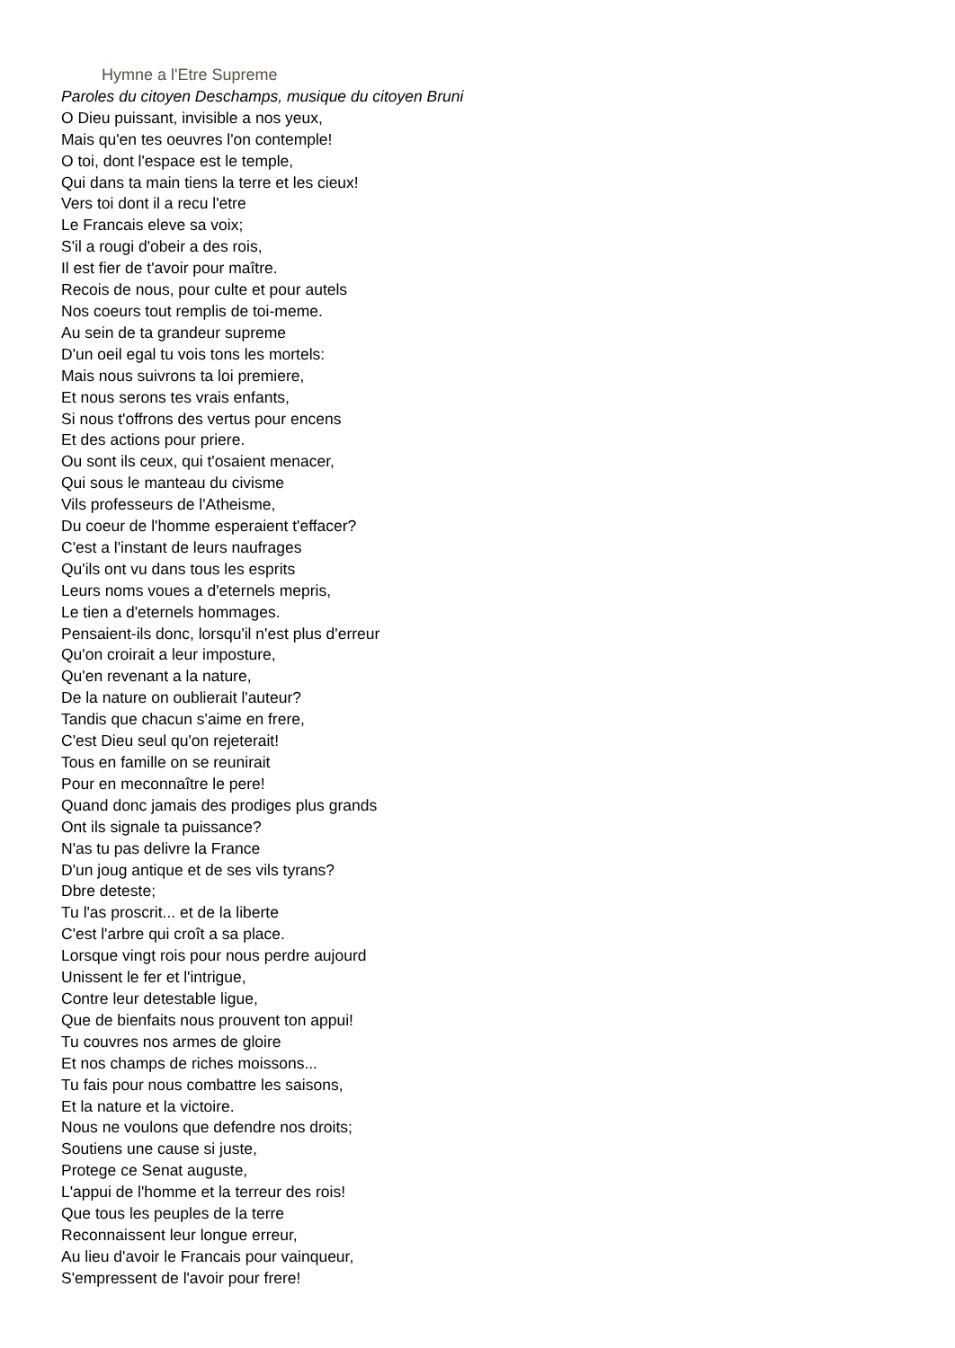Hymne a l'Etre Supreme
Paroles du citoyen Deschamps, musique du citoyen Bruni
O Dieu puissant, invisible a nos yeux,
Mais qu'en tes oeuvres l'on contemple!
O toi, dont l'espace est le temple,
Qui dans ta main tiens la terre et les cieux!
Vers toi dont il a recu l'etre
Le Francais eleve sa voix;
S'il a rougi d'obeir a des rois,
Il est fier de t'avoir pour maître.
Recois de nous, pour culte et pour autels
Nos coeurs tout remplis de toi-meme.
Au sein de ta grandeur supreme
D'un oeil egal tu vois tons les mortels:
Mais nous suivrons ta loi premiere,
Et nous serons tes vrais enfants,
Si nous t'offrons des vertus pour encens
Et des actions pour priere.
Ou sont ils ceux, qui t'osaient menacer,
Qui sous le manteau du civisme
Vils professeurs de l'Atheisme,
Du coeur de l'homme esperaient t'effacer?
C'est a l'instant de leurs naufrages
Qu'ils ont vu dans tous les esprits
Leurs noms voues a d'eternels mepris,
Le tien a d'eternels hommages.
Pensaient-ils donc, lorsqu'il n'est plus d'erreur
Qu'on croirait a leur imposture,
Qu'en revenant a la nature,
De la nature on oublierait l'auteur?
Tandis que chacun s'aime en frere,
C'est Dieu seul qu'on rejeterait!
Tous en famille on se reunirait
Pour en meconnaître le pere!
Quand donc jamais des prodiges plus grands
Ont ils signale ta puissance?
N'as tu pas delivre la France
D'un joug antique et de ses vils tyrans?
Dbre deteste;
Tu l'as proscrit... et de la liberte
C'est l'arbre qui croît a sa place.
Lorsque vingt rois pour nous perdre aujourd
Unissent le fer et l'intrigue,
Contre leur detestable ligue,
Que de bienfaits nous prouvent ton appui!
Tu couvres nos armes de gloire
Et nos champs de riches moissons...
Tu fais pour nous combattre les saisons,
Et la nature et la victoire.
Nous ne voulons que defendre nos droits;
Soutiens une cause si juste,
Protege ce Senat auguste,
L'appui de l'homme et la terreur des rois!
Que tous les peuples de la terre
Reconnaissent leur longue erreur,
Au lieu d'avoir le Francais pour vainqueur,
S'empressent de l'avoir pour frere!